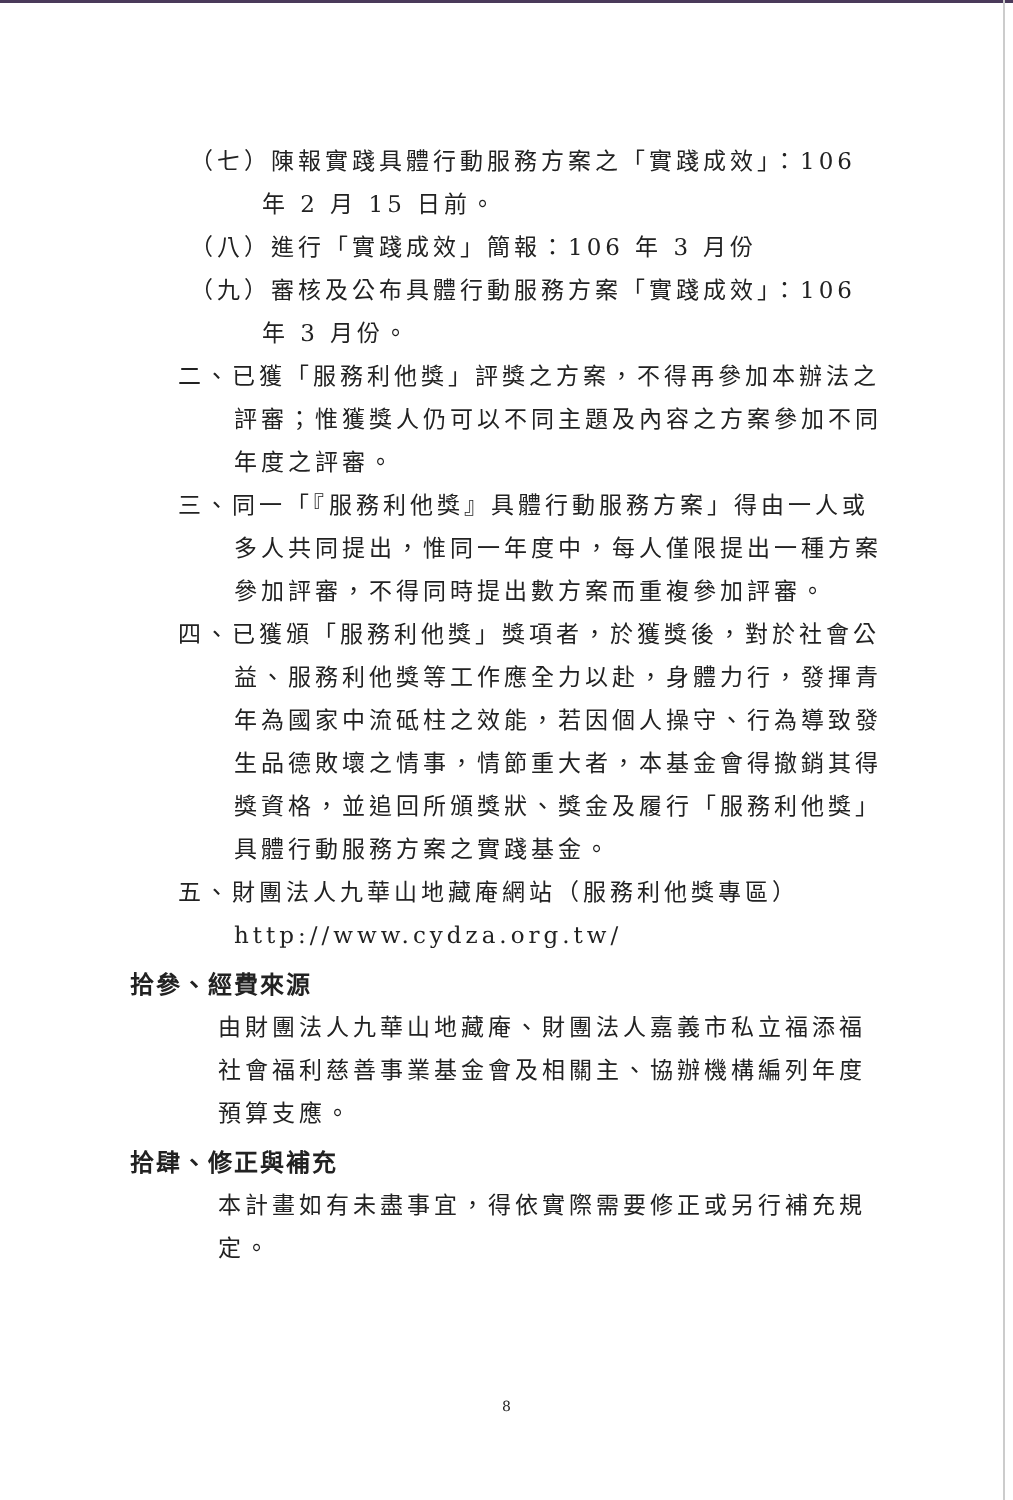（七）陳報實踐具體行動服務方案之「實踐成效」：106 年 2 月 15 日前。
（八）進行「實踐成效」簡報：106 年 3 月份
（九）審核及公布具體行動服務方案「實踐成效」：106 年 3 月份。
二、已獲「服務利他獎」評獎之方案，不得再參加本辦法之評審；惟獲獎人仍可以不同主題及內容之方案參加不同年度之評審。
三、同一「『服務利他獎』具體行動服務方案」得由一人或多人共同提出，惟同一年度中，每人僅限提出一種方案參加評審，不得同時提出數方案而重複參加評審。
四、已獲頒「服務利他獎」獎項者，於獲獎後，對於社會公益、服務利他獎等工作應全力以赴，身體力行，發揮青年為國家中流砥柱之效能，若因個人操守、行為導致發生品德敗壞之情事，情節重大者，本基金會得撤銷其得獎資格，並追回所頒獎狀、獎金及履行「服務利他獎」具體行動服務方案之實踐基金。
五、財團法人九華山地藏庵網站（服務利他獎專區） http://www.cydza.org.tw/
拾參、經費來源
由財團法人九華山地藏庵、財團法人嘉義市私立福添福社會福利慈善事業基金會及相關主、協辦機構編列年度預算支應。
拾肆、修正與補充
本計畫如有未盡事宜，得依實際需要修正或另行補充規定。
8